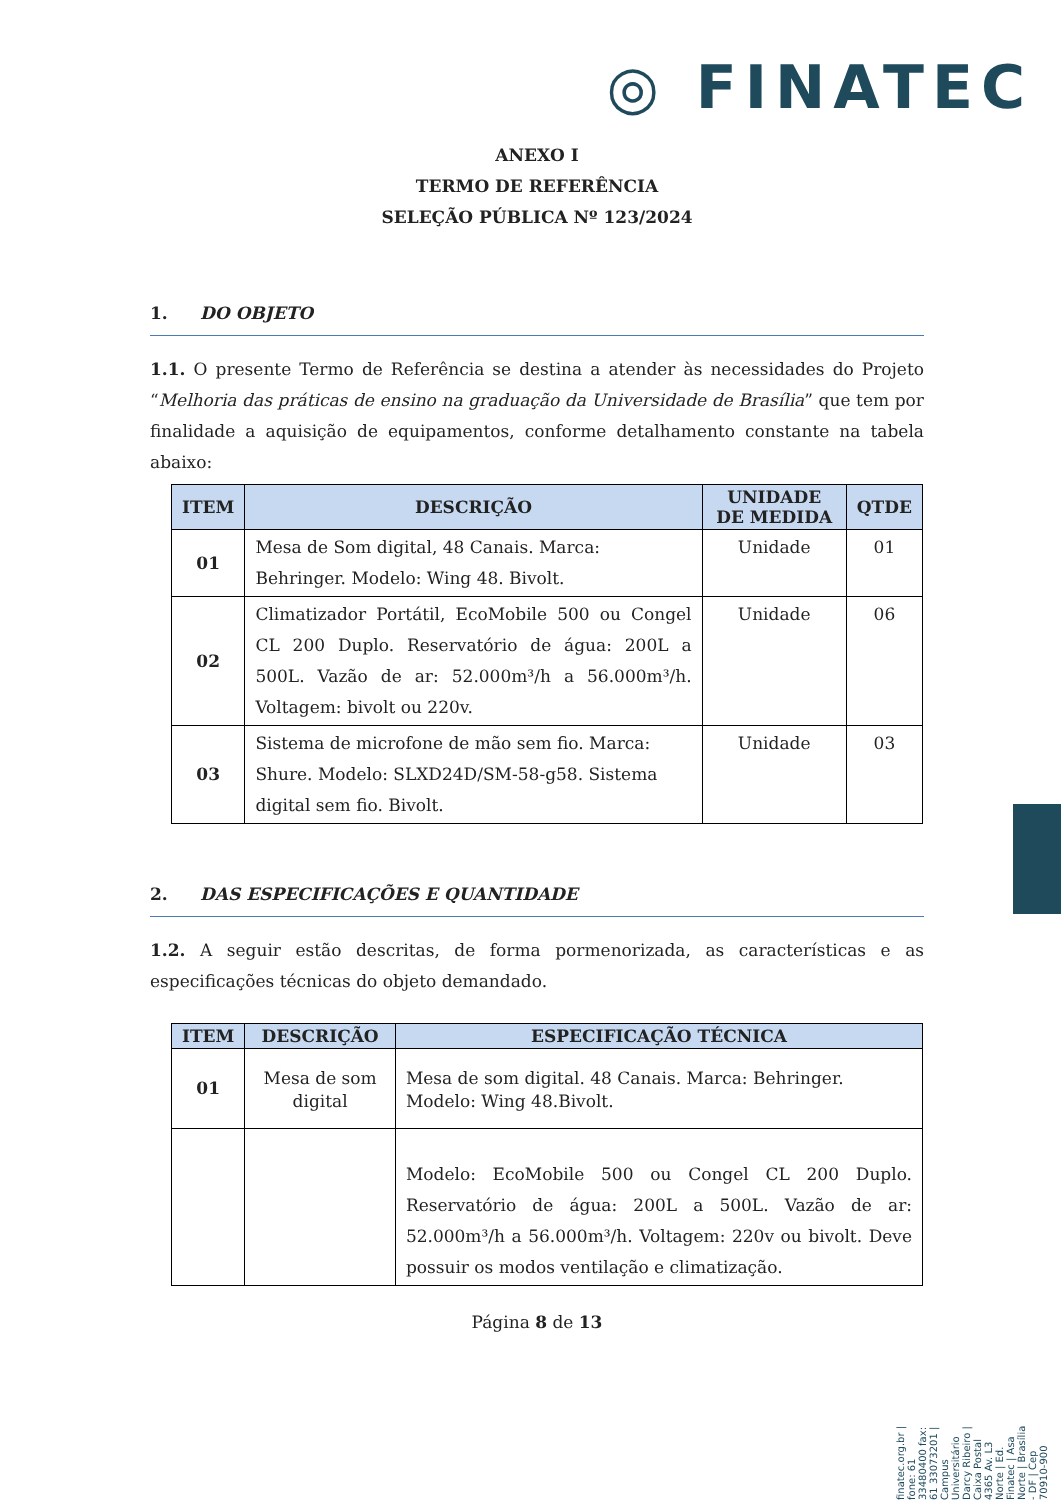◎ FINATEC
finatec.org.br | fone: 61 33480400 fax: 61 33073201 | Campus Universitário Darcy Ribeiro | Caixa Postal 4365 Av. L3 Norte | Ed. Finatec | Asa Norte | Brasília - DF | Cep 70910-900
ANEXO I
TERMO DE REFERÊNCIA
SELEÇÃO PÚBLICA Nº 123/2024
1. DO OBJETO
1.1. O presente Termo de Referência se destina a atender às necessidades do Projeto “Melhoria das práticas de ensino na graduação da Universidade de Brasília” que tem por finalidade a aquisição de equipamentos, conforme detalhamento constante na tabela abaixo:
| ITEM | DESCRIÇÃO | UNIDADE DE MEDIDA | QTDE |
| --- | --- | --- | --- |
| 01 | Mesa de Som digital, 48 Canais. Marca: Behringer. Modelo: Wing 48. Bivolt. | Unidade | 01 |
| 02 | Climatizador Portátil, EcoMobile 500 ou Congel CL 200 Duplo. Reservatório de água: 200L a 500L. Vazão de ar: 52.000m³/h a 56.000m³/h. Voltagem: bivolt ou 220v. | Unidade | 06 |
| 03 | Sistema de microfone de mão sem fio. Marca: Shure. Modelo: SLXD24D/SM-58-g58. Sistema digital sem fio. Bivolt. | Unidade | 03 |
2. DAS ESPECIFICAÇÕES E QUANTIDADE
1.2. A seguir estão descritas, de forma pormenorizada, as características e as especificações técnicas do objeto demandado.
| ITEM | DESCRIÇÃO | ESPECIFICAÇÃO TÉCNICA |
| --- | --- | --- |
| 01 | Mesa de som digital | Mesa de som digital. 48 Canais. Marca: Behringer. Modelo: Wing 48.Bivolt. |
| | | Modelo: EcoMobile 500 ou Congel CL 200 Duplo. Reservatório de água: 200L a 500L. Vazão de ar: 52.000m³/h a 56.000m³/h. Voltagem: 220v ou bivolt. Deve possuir os modos ventilação e climatização. |
Página 8 de 13